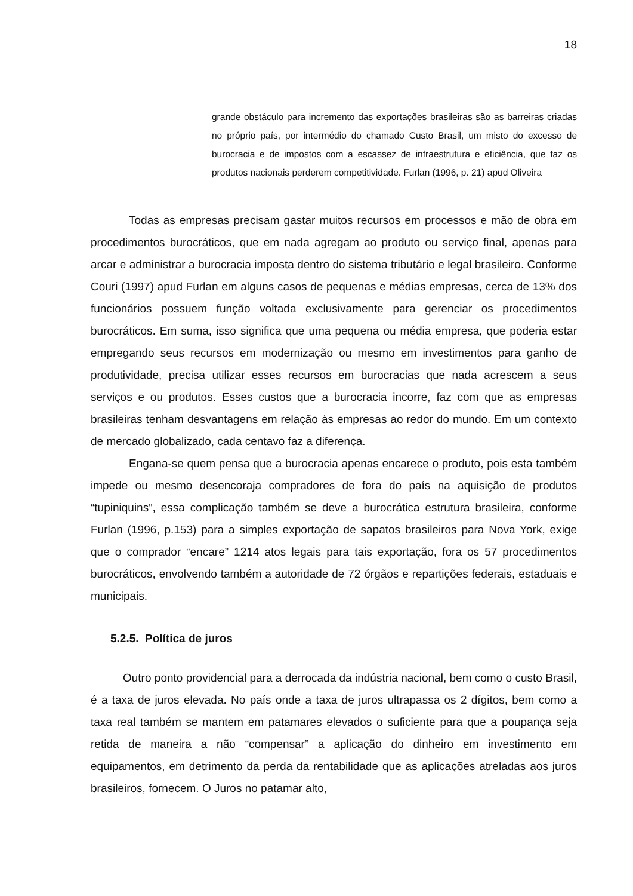18
grande obstáculo para incremento das exportações brasileiras são as barreiras criadas no próprio país, por intermédio do chamado Custo Brasil, um misto do excesso de burocracia e de impostos com a escassez de infraestrutura e eficiência, que faz os produtos nacionais perderem competitividade. Furlan (1996, p. 21) apud Oliveira
Todas as empresas precisam gastar muitos recursos em processos e mão de obra em procedimentos burocráticos, que em nada agregam ao produto ou serviço final, apenas para arcar e administrar a burocracia imposta dentro do sistema tributário e legal brasileiro. Conforme Couri (1997) apud Furlan em alguns casos de pequenas e médias empresas, cerca de 13% dos funcionários possuem função voltada exclusivamente para gerenciar os procedimentos burocráticos. Em suma, isso significa que uma pequena ou média empresa, que poderia estar empregando seus recursos em modernização ou mesmo em investimentos para ganho de produtividade, precisa utilizar esses recursos em burocracias que nada acrescem a seus serviços e ou produtos. Esses custos que a burocracia incorre, faz com que as empresas brasileiras tenham desvantagens em relação às empresas ao redor do mundo. Em um contexto de mercado globalizado, cada centavo faz a diferença.
Engana-se quem pensa que a burocracia apenas encarece o produto, pois esta também impede ou mesmo desencoraja compradores de fora do país na aquisição de produtos “tupiniquins”, essa complicação também se deve a burocrática estrutura brasileira, conforme Furlan (1996, p.153) para a simples exportação de sapatos brasileiros para Nova York, exige que o comprador “encare” 1214 atos legais para tais exportação, fora os 57 procedimentos burocráticos, envolvendo também a autoridade de 72 órgãos e repartições federais, estaduais e municipais.
5.2.5. Política de juros
Outro ponto providencial para a derrocada da indústria nacional, bem como o custo Brasil, é a taxa de juros elevada. No país onde a taxa de juros ultrapassa os 2 dígitos, bem como a taxa real também se mantem em patamares elevados o suficiente para que a poupança seja retida de maneira a não “compensar” a aplicação do dinheiro em investimento em equipamentos, em detrimento da perda da rentabilidade que as aplicações atreladas aos juros brasileiros, fornecem. O Juros no patamar alto,